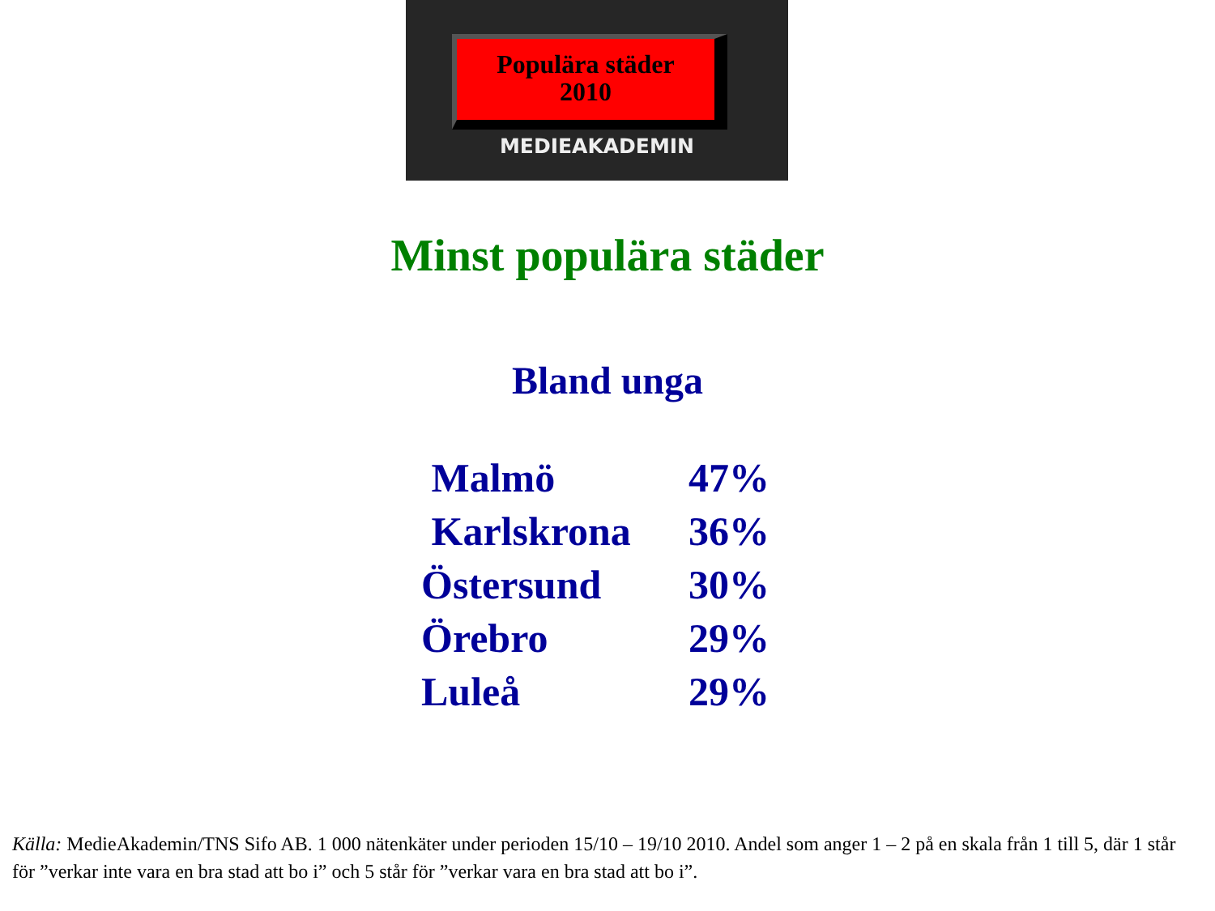Populära städer
2010
MEDIEAKADEMIN
Minst populära städer
Bland unga
| Malmö | 47% |
| Karlskrona | 36% |
| Östersund | 30% |
| Örebro | 29% |
| Luleå | 29% |
Källa: MedieAkademin/TNS Sifo AB. 1 000 nätenkäter under perioden 15/10 – 19/10 2010. Andel som anger 1 – 2 på en skala från 1 till 5, där 1 står för ”verkar inte vara en bra stad att bo i” och 5 står för ”verkar vara en bra stad att bo i”.